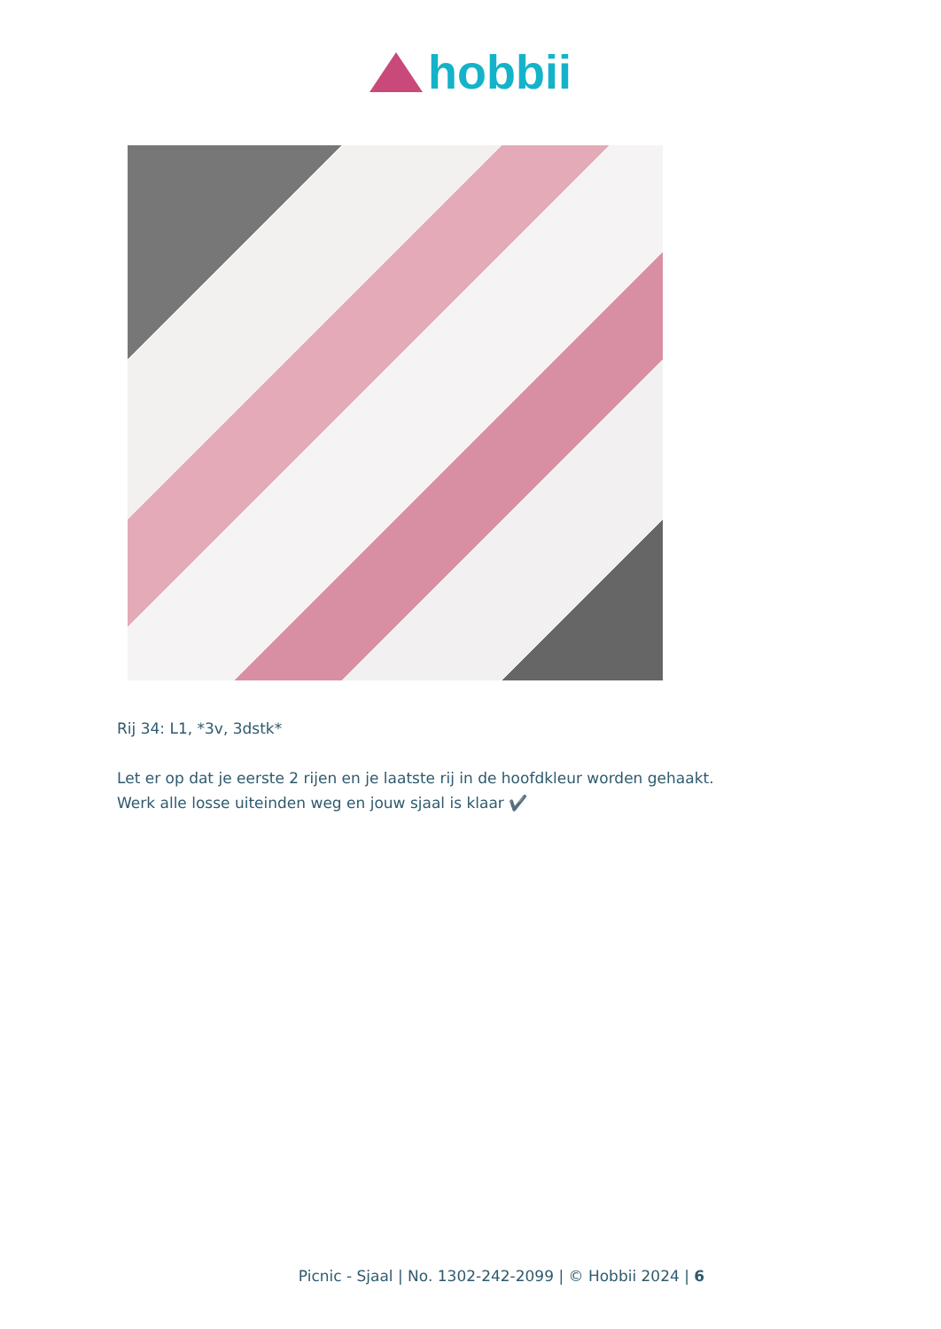hobbii
Rij 34: L1, *3v, 3dstk*
Let er op dat je eerste 2 rijen en je laatste rij in de hoofdkleur worden gehaakt.
Werk alle losse uiteinden weg en jouw sjaal is klaar ✔️
Picnic - Sjaal | No. 1302-242-2099 | © Hobbii 2024 | 6